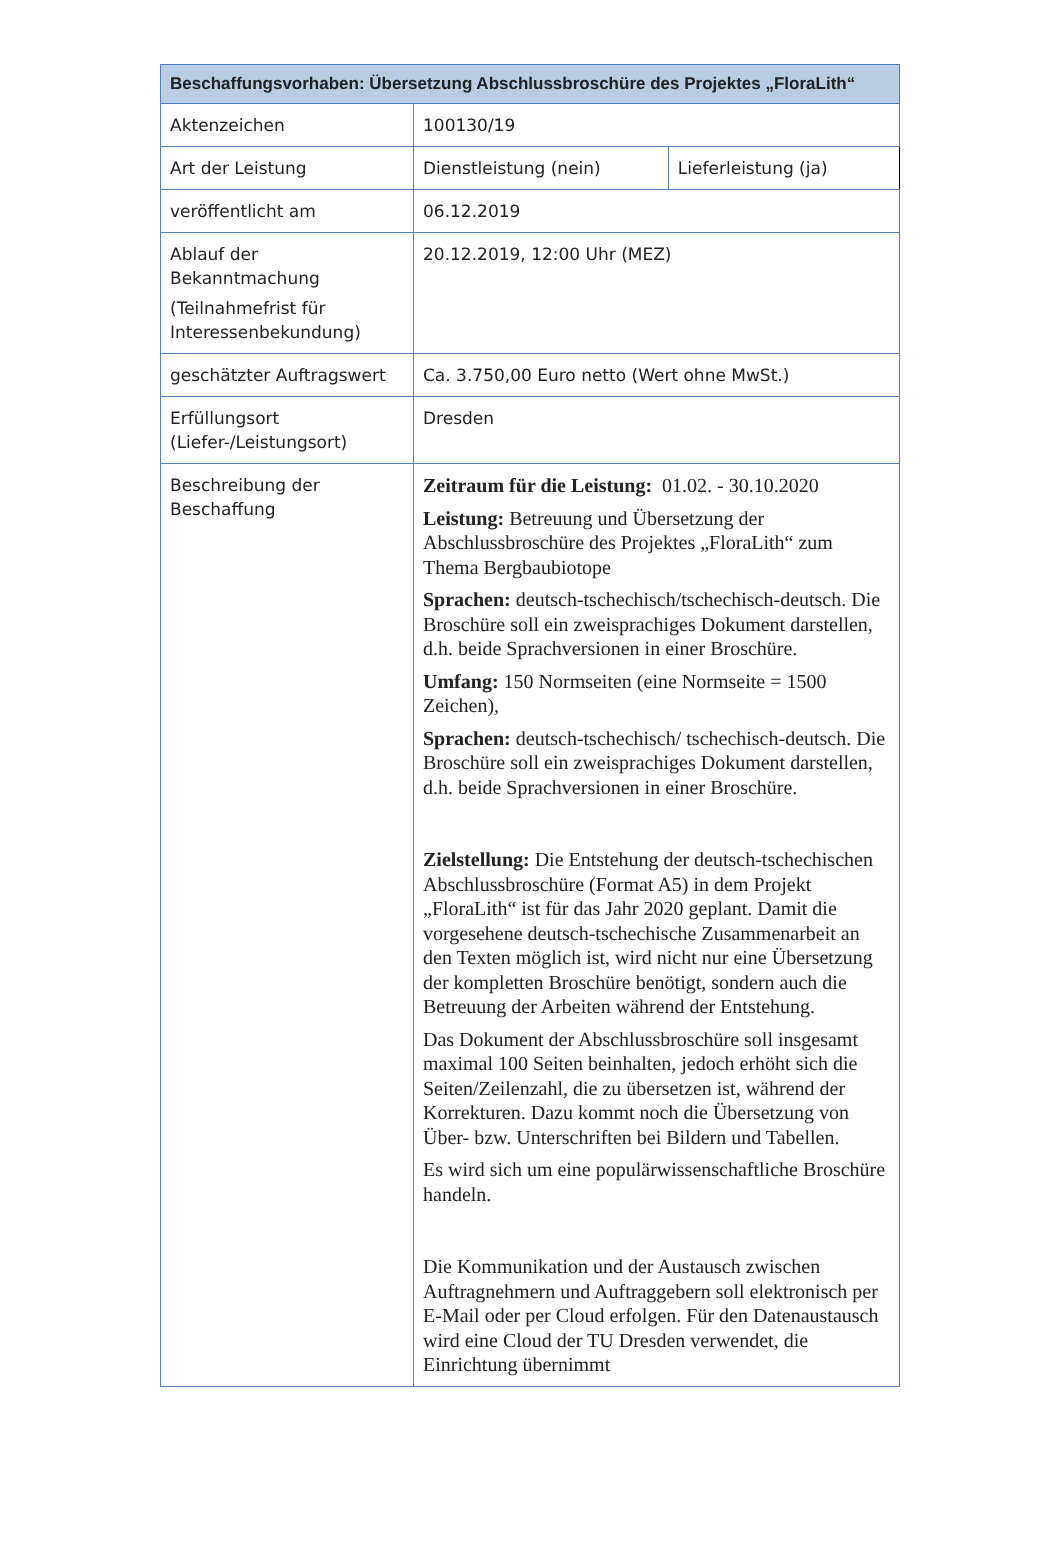| Beschaffungsvorhaben: Übersetzung Abschlussbroschüre des Projektes „FloraLith“ | | |
| --- | --- | --- |
| Aktenzeichen | 100130/19 | |
| Art der Leistung | Dienstleistung (nein) | Lieferleistung (ja) |
| veröffentlicht am | 06.12.2019 | |
| Ablauf der Bekanntmachung (Teilnahmefrist für Interessenbekundung) | 20.12.2019, 12:00 Uhr (MEZ) | |
| geschätzter Auftragswert | Ca. 3.750,00 Euro netto (Wert ohne MwSt.) | |
| Erfüllungsort (Liefer-/Leistungsort) | Dresden | |
| Beschreibung der Beschaffung | Zeitraum für die Leistung: 01.02. - 30.10.2020 Leistung: Betreuung und Übersetzung der Abschlussbroschüre des Projektes „FloraLith“ zum Thema Bergbaubiotope Sprachen: deutsch-tschechisch/tschechisch-deutsch. Die Broschüre soll ein zweisprachiges Dokument darstellen, d.h. beide Sprachversionen in einer Broschüre. Umfang: 150 Normseiten (eine Normseite = 1500 Zeichen), Sprachen: deutsch-tschechisch/ tschechisch-deutsch. Die Broschüre soll ein zweisprachiges Dokument darstellen, d.h. beide Sprachversionen in einer Broschüre. Zielstellung: Die Entstehung der deutsch-tschechischen Abschlussbroschüre (Format A5) in dem Projekt „FloraLith“ ist für das Jahr 2020 geplant. Damit die vorgesehene deutsch-tschechische Zusammenarbeit an den Texten möglich ist, wird nicht nur eine Übersetzung der kompletten Broschüre benötigt, sondern auch die Betreuung der Arbeiten während der Entstehung. Das Dokument der Abschlussbroschüre soll insgesamt maximal 100 Seiten beinhalten, jedoch erhöht sich die Seiten/Zeilenzahl, die zu übersetzen ist, während der Korrekturen. Dazu kommt noch die Übersetzung von Über- bzw. Unterschriften bei Bildern und Tabellen. Es wird sich um eine populärwissenschaftliche Broschüre handeln. Die Kommunikation und der Austausch zwischen Auftragnehmern und Auftraggebern soll elektronisch per E-Mail oder per Cloud erfolgen. Für den Datenaustausch wird eine Cloud der TU Dresden verwendet, die Einrichtung übernimmt | |